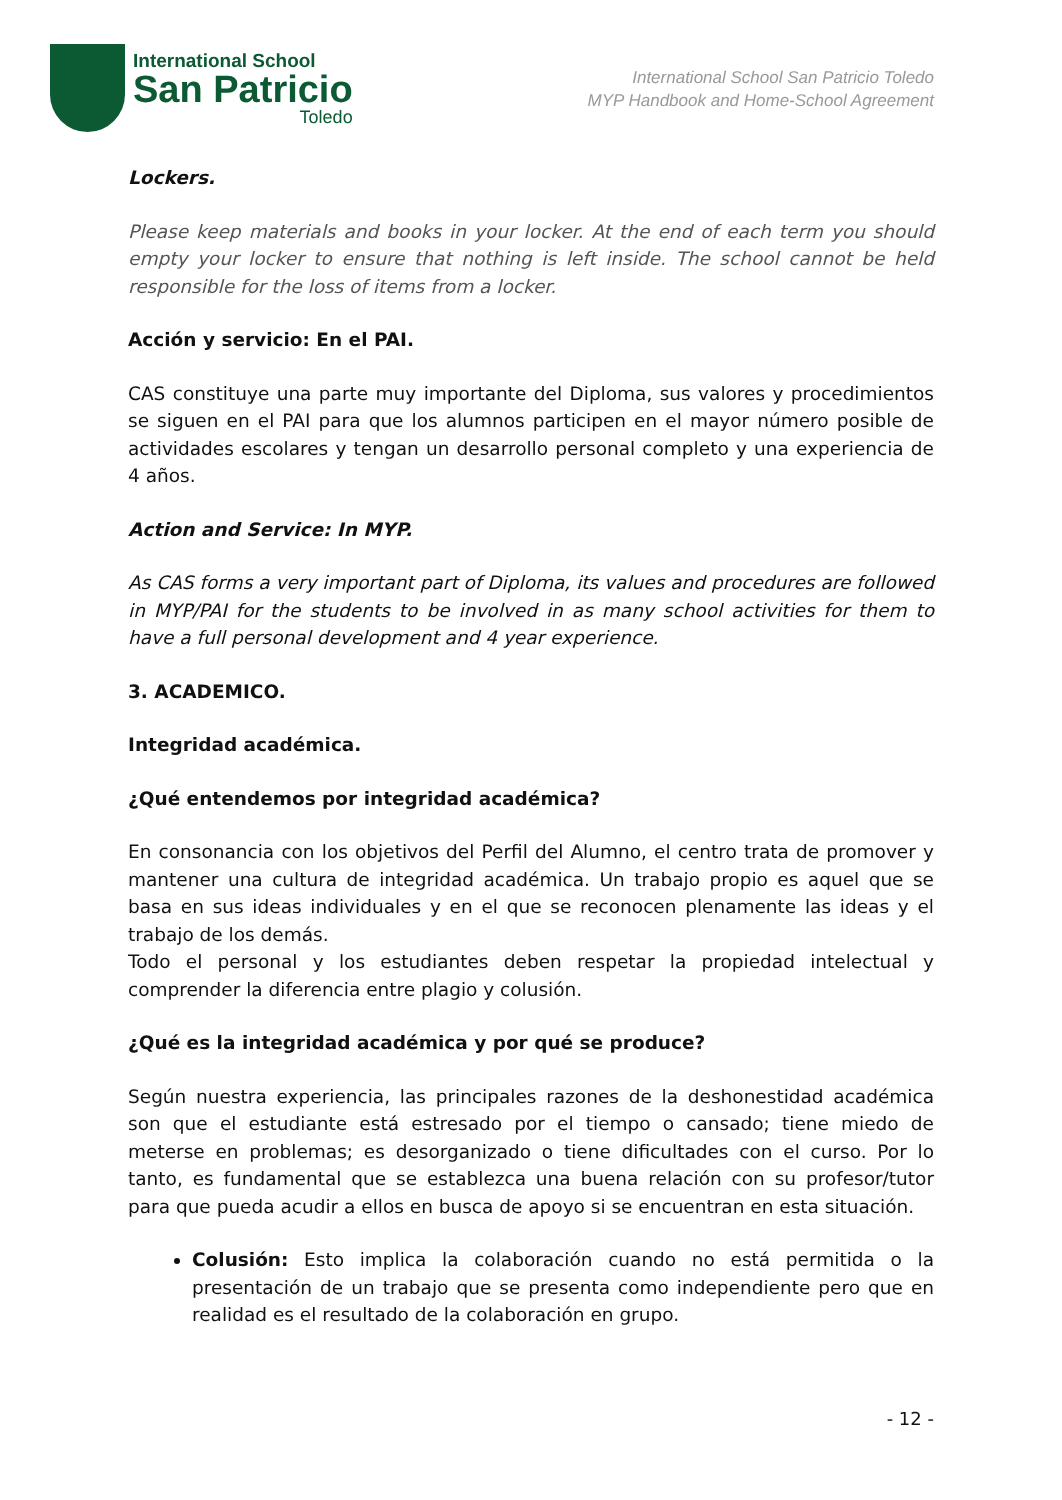International School
San Patricio
Toledo
International School San Patricio Toledo
MYP Handbook and Home-School Agreement
Lockers.
Please keep materials and books in your locker. At the end of each term you should empty your locker to ensure that nothing is left inside. The school cannot be held responsible for the loss of items from a locker.
Acción y servicio: En el PAI.
CAS constituye una parte muy importante del Diploma, sus valores y procedimientos se siguen en el PAI para que los alumnos participen en el mayor número posible de actividades escolares y tengan un desarrollo personal completo y una experiencia de 4 años.
Action and Service: In MYP.
As CAS forms a very important part of Diploma, its values and procedures are followed in MYP/PAI for the students to be involved in as many school activities for them to have a full personal development and 4 year experience.
3. ACADEMICO.
Integridad académica.
¿Qué entendemos por integridad académica?
En consonancia con los objetivos del Perfil del Alumno, el centro trata de promover y mantener una cultura de integridad académica. Un trabajo propio es aquel que se basa en sus ideas individuales y en el que se reconocen plenamente las ideas y el trabajo de los demás.
Todo el personal y los estudiantes deben respetar la propiedad intelectual y comprender la diferencia entre plagio y colusión.
¿Qué es la integridad académica y por qué se produce?
Según nuestra experiencia, las principales razones de la deshonestidad académica son que el estudiante está estresado por el tiempo o cansado; tiene miedo de meterse en problemas; es desorganizado o tiene dificultades con el curso. Por lo tanto, es fundamental que se establezca una buena relación con su profesor/tutor para que pueda acudir a ellos en busca de apoyo si se encuentran en esta situación.
Colusión: Esto implica la colaboración cuando no está permitida o la presentación de un trabajo que se presenta como independiente pero que en realidad es el resultado de la colaboración en grupo.
- 12 -